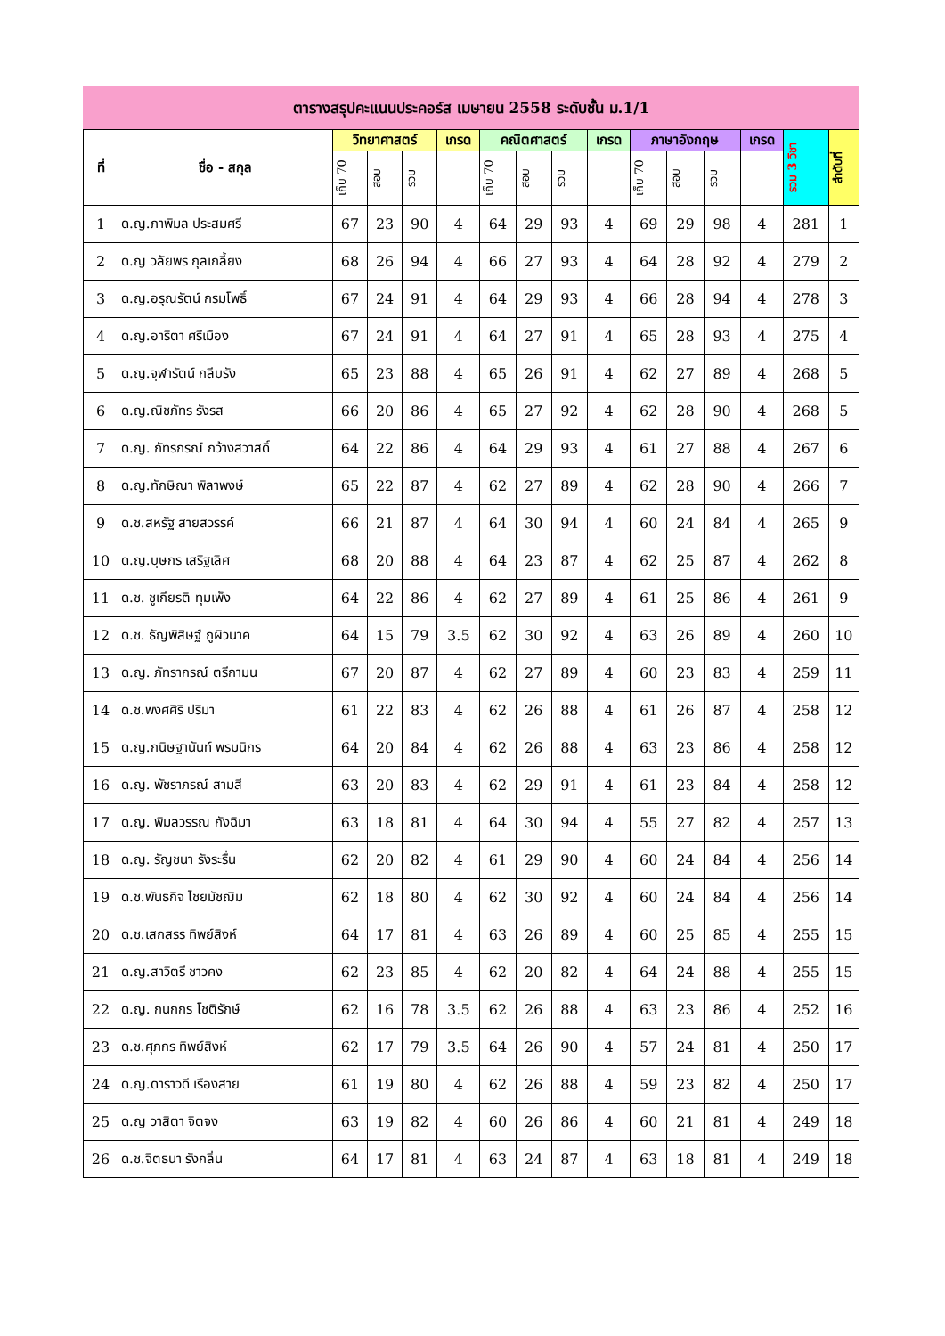ตารางสรุปคะแนนประคอร์ส เมษายน 2558 ระดับชั้น ม.1/1
| ที่ | ชื่อ - สกุล | วิทยาศาสตร์ | | | เกรด | คณิตศาสตร์ | | | เกรด | ภาษาอังกฤษ | | | เกรด | รวม 3 วิชา | ลำดับที่ |
| --- | --- | --- | --- | --- | --- | --- | --- | --- | --- | --- | --- | --- | --- | --- | --- |
| | | เก็บ 70 | สอบ | รวม | | เก็บ 70 | สอบ | รวม | | เก็บ 70 | สอบ | รวม | | | |
| 1 | ด.ญ.ภาพิมล ประสมศรี | 67 | 23 | 90 | 4 | 64 | 29 | 93 | 4 | 69 | 29 | 98 | 4 | 281 | 1 |
| 2 | ด.ญ วลัยพร กุลเกลี้ยง | 68 | 26 | 94 | 4 | 66 | 27 | 93 | 4 | 64 | 28 | 92 | 4 | 279 | 2 |
| 3 | ด.ญ.อรุณรัตน์ กรมโพธิ์ | 67 | 24 | 91 | 4 | 64 | 29 | 93 | 4 | 66 | 28 | 94 | 4 | 278 | 3 |
| 4 | ด.ญ.อาริตา ศรีเมือง | 67 | 24 | 91 | 4 | 64 | 27 | 91 | 4 | 65 | 28 | 93 | 4 | 275 | 4 |
| 5 | ด.ญ.จุฬารัตน์ กลีบรัง | 65 | 23 | 88 | 4 | 65 | 26 | 91 | 4 | 62 | 27 | 89 | 4 | 268 | 5 |
| 6 | ด.ญ.ณิชภัทร รังรส | 66 | 20 | 86 | 4 | 65 | 27 | 92 | 4 | 62 | 28 | 90 | 4 | 268 | 5 |
| 7 | ด.ญ. ภัทรภรณ์ กว้างสวาสดิ์ | 64 | 22 | 86 | 4 | 64 | 29 | 93 | 4 | 61 | 27 | 88 | 4 | 267 | 6 |
| 8 | ด.ญ.ทักษิณา พิลาพงษ์ | 65 | 22 | 87 | 4 | 62 | 27 | 89 | 4 | 62 | 28 | 90 | 4 | 266 | 7 |
| 9 | ด.ช.สหรัฐ สายสวรรค์ | 66 | 21 | 87 | 4 | 64 | 30 | 94 | 4 | 60 | 24 | 84 | 4 | 265 | 9 |
| 10 | ด.ญ.บุษกร เสริฐเลิศ | 68 | 20 | 88 | 4 | 64 | 23 | 87 | 4 | 62 | 25 | 87 | 4 | 262 | 8 |
| 11 | ด.ช. ชูเกียรติ ทุมเพ็ง | 64 | 22 | 86 | 4 | 62 | 27 | 89 | 4 | 61 | 25 | 86 | 4 | 261 | 9 |
| 12 | ด.ช. ธัญพิสิษฐ์ ภูผิวนาค | 64 | 15 | 79 | 3.5 | 62 | 30 | 92 | 4 | 63 | 26 | 89 | 4 | 260 | 10 |
| 13 | ด.ญ. ภัทรากรณ์ ตรีกามน | 67 | 20 | 87 | 4 | 62 | 27 | 89 | 4 | 60 | 23 | 83 | 4 | 259 | 11 |
| 14 | ด.ช.พงศศิริ ปริมา | 61 | 22 | 83 | 4 | 62 | 26 | 88 | 4 | 61 | 26 | 87 | 4 | 258 | 12 |
| 15 | ด.ญ.กนิษฐานันท์ พรมนิกร | 64 | 20 | 84 | 4 | 62 | 26 | 88 | 4 | 63 | 23 | 86 | 4 | 258 | 12 |
| 16 | ด.ญ. พัชราภรณ์ สามสี | 63 | 20 | 83 | 4 | 62 | 29 | 91 | 4 | 61 | 23 | 84 | 4 | 258 | 12 |
| 17 | ด.ญ. พิมลวรรณ กังฉิมา | 63 | 18 | 81 | 4 | 64 | 30 | 94 | 4 | 55 | 27 | 82 | 4 | 257 | 13 |
| 18 | ด.ญ. รัญชนา รังระรื่น | 62 | 20 | 82 | 4 | 61 | 29 | 90 | 4 | 60 | 24 | 84 | 4 | 256 | 14 |
| 19 | ด.ช.พันธกิจ ไชยมัชฌิม | 62 | 18 | 80 | 4 | 62 | 30 | 92 | 4 | 60 | 24 | 84 | 4 | 256 | 14 |
| 20 | ด.ช.เสกสรร ทิพย์สิงห์ | 64 | 17 | 81 | 4 | 63 | 26 | 89 | 4 | 60 | 25 | 85 | 4 | 255 | 15 |
| 21 | ด.ญ.สาวิตรี ชาวคง | 62 | 23 | 85 | 4 | 62 | 20 | 82 | 4 | 64 | 24 | 88 | 4 | 255 | 15 |
| 22 | ด.ญ. กนกกร โชติรักษ์ | 62 | 16 | 78 | 3.5 | 62 | 26 | 88 | 4 | 63 | 23 | 86 | 4 | 252 | 16 |
| 23 | ด.ช.ศุภกร ทิพย์สิงห์ | 62 | 17 | 79 | 3.5 | 64 | 26 | 90 | 4 | 57 | 24 | 81 | 4 | 250 | 17 |
| 24 | ด.ญ.ดาราวดี เรืองสาย | 61 | 19 | 80 | 4 | 62 | 26 | 88 | 4 | 59 | 23 | 82 | 4 | 250 | 17 |
| 25 | ด.ญ วาสิตา จิตจง | 63 | 19 | 82 | 4 | 60 | 26 | 86 | 4 | 60 | 21 | 81 | 4 | 249 | 18 |
| 26 | ด.ช.จิตธนา รังกลิ่น | 64 | 17 | 81 | 4 | 63 | 24 | 87 | 4 | 63 | 18 | 81 | 4 | 249 | 18 |